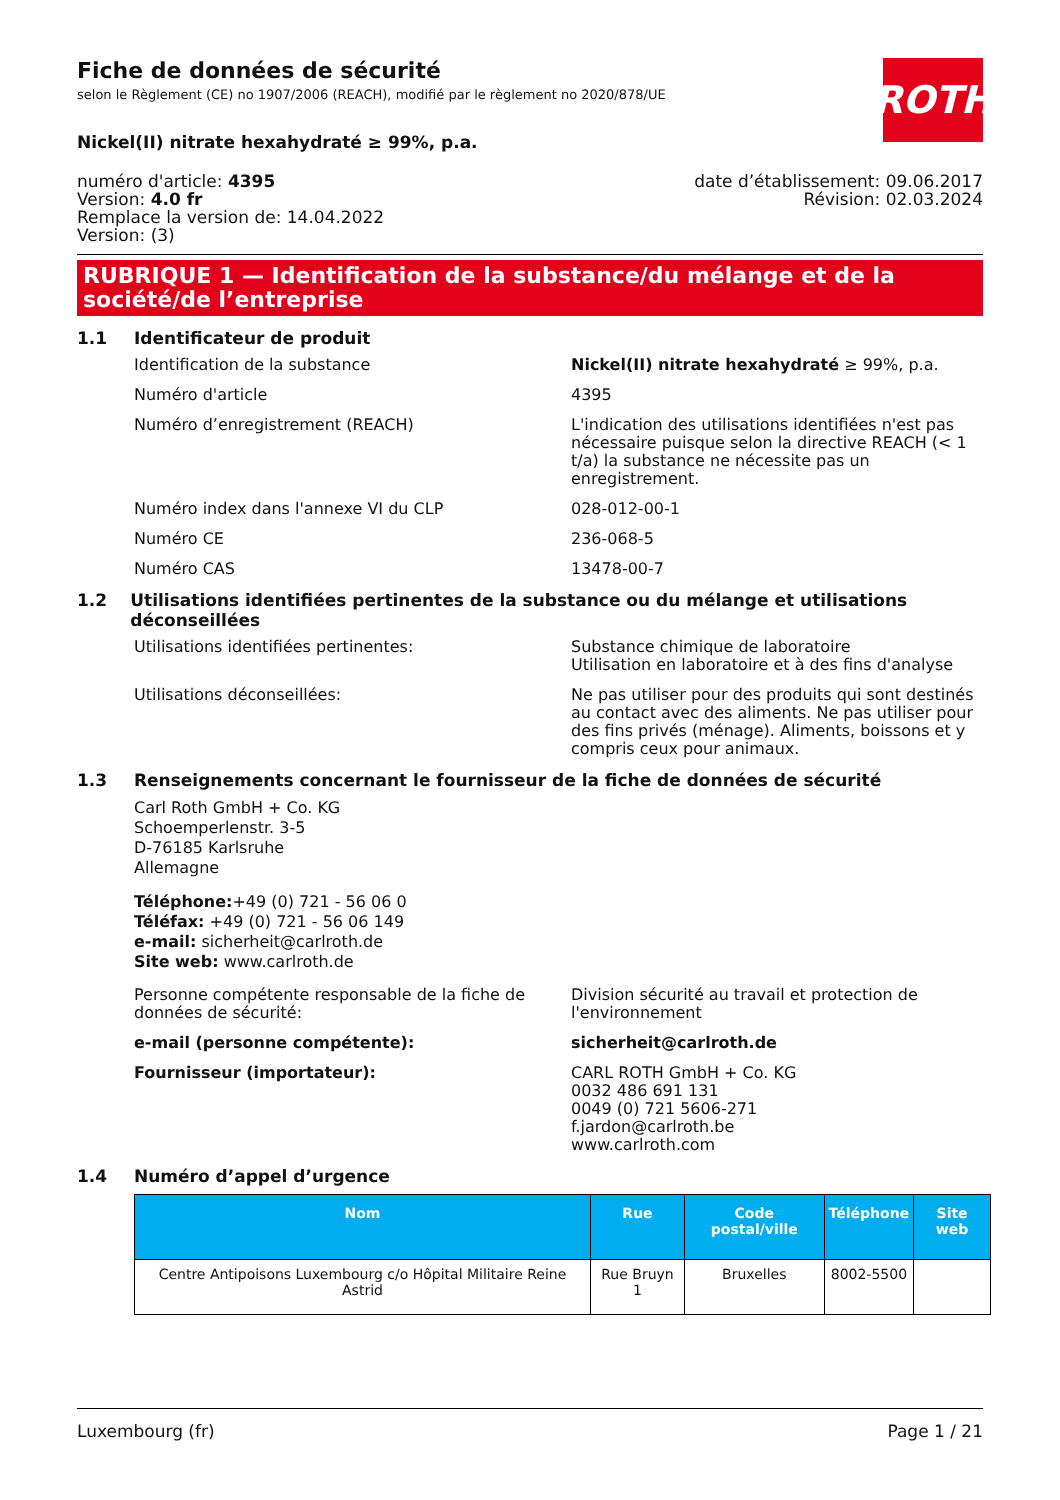ROTH
Fiche de données de sécurité
selon le Règlement (CE) no 1907/2006 (REACH), modifié par le règlement no 2020/878/UE
Nickel(II) nitrate hexahydraté ≥ 99%, p.a.
numéro d'article: 4395
Version: 4.0 fr
Remplace la version de: 14.04.2022
Version: (3)
date d’établissement: 09.06.2017
Révision: 02.03.2024
RUBRIQUE 1 — Identification de la substance/du mélange et de la société/de l’entreprise
1.1 Identificateur de produit
Identification de la substance Nickel(II) nitrate hexahydraté ≥ 99%, p.a.
Numéro d'article 4395
Numéro d’enregistrement (REACH) L'indication des utilisations identifiées n'est pas nécessaire puisque selon la directive REACH (< 1 t/a) la substance ne nécessite pas un enregistrement.
Numéro index dans l'annexe VI du CLP 028-012-00-1
Numéro CE 236-068-5
Numéro CAS 13478-00-7
1.2 Utilisations identifiées pertinentes de la substance ou du mélange et utilisations déconseillées
Utilisations identifiées pertinentes: Substance chimique de laboratoire
Utilisation en laboratoire et à des fins d'analyse
Utilisations déconseillées: Ne pas utiliser pour des produits qui sont destinés au contact avec des aliments. Ne pas utiliser pour des fins privés (ménage). Aliments, boissons et y compris ceux pour animaux.
1.3 Renseignements concernant le fournisseur de la fiche de données de sécurité
Carl Roth GmbH + Co. KG
Schoemperlenstr. 3-5
D-76185 Karlsruhe
Allemagne
Téléphone:+49 (0) 721 - 56 06 0
Téléfax: +49 (0) 721 - 56 06 149
e-mail: sicherheit@carlroth.de
Site web: www.carlroth.de
Personne compétente responsable de la fiche de données de sécurité:
Division sécurité au travail et protection de l'environnement
e-mail (personne compétente): sicherheit@carlroth.de
Fournisseur (importateur): CARL ROTH GmbH + Co. KG
0032 486 691 131
0049 (0) 721 5606-271
f.jardon@carlroth.be
www.carlroth.com
1.4 Numéro d’appel d’urgence
| Nom | Rue | Code postal/ville | Téléphone | Site web |
| --- | --- | --- | --- | --- |
| Centre Antipoisons Luxembourg c/o Hôpital Militaire Reine Astrid | Rue Bruyn 1 | Bruxelles | 8002-5500 | |
Luxembourg (fr) Page 1 / 21